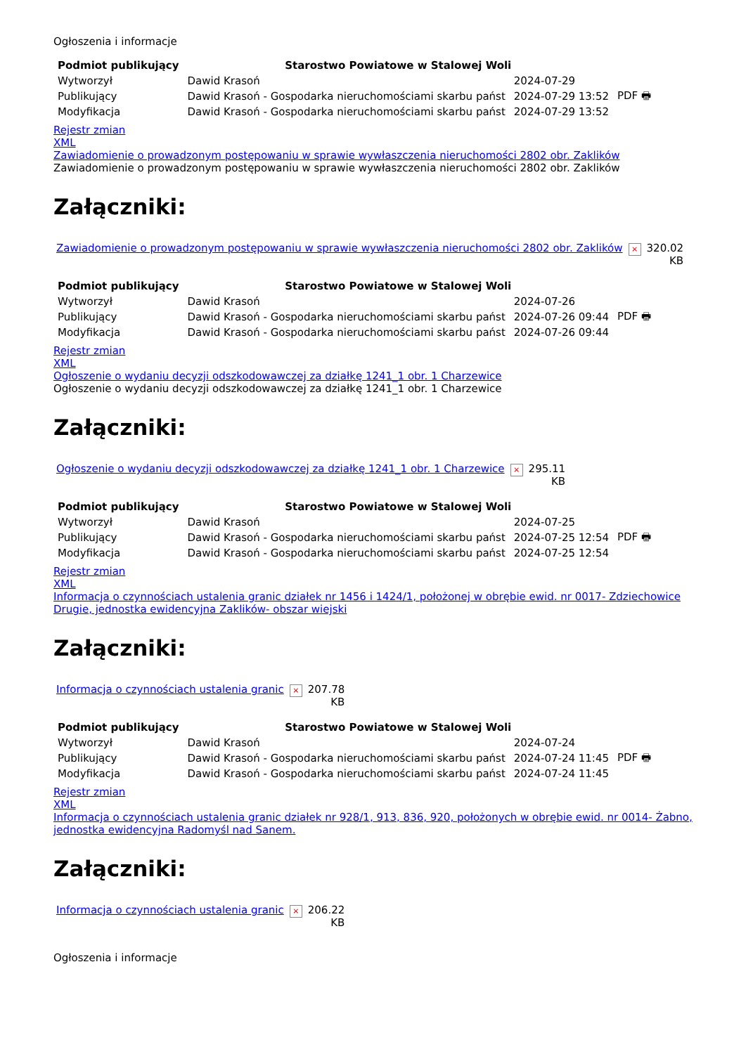Ogłoszenia i informacje
| Podmiot publikujący | Starostwo Powiatowe w Stalowej Woli | | |
| Wytworzył | Dawid Krasoń | 2024-07-29 | PDF 🖶 |
| Publikujący | Dawid Krasoń - Gospodarka nieruchomościami skarbu państ | 2024-07-29 13:52 | |
| Modyfikacja | Dawid Krasoń - Gospodarka nieruchomościami skarbu państ | 2024-07-29 13:52 | |
Rejestr zmian
XML
Zawiadomienie o prowadzonym postępowaniu w sprawie wywłaszczenia nieruchomości 2802 obr. Zaklików
Zawiadomienie o prowadzonym postępowaniu w sprawie wywłaszczenia nieruchomości 2802 obr. Zaklików
Załączniki:
| Zawiadomienie o prowadzonym postępowaniu w sprawie wywłaszczenia nieruchomości 2802 obr. Zaklików | × | 320.02 KB |
| Podmiot publikujący | Starostwo Powiatowe w Stalowej Woli | | |
| Wytworzył | Dawid Krasoń | 2024-07-26 | PDF 🖶 |
| Publikujący | Dawid Krasoń - Gospodarka nieruchomościami skarbu państ | 2024-07-26 09:44 | |
| Modyfikacja | Dawid Krasoń - Gospodarka nieruchomościami skarbu państ | 2024-07-26 09:44 | |
Rejestr zmian
XML
Ogłoszenie o wydaniu decyzji odszkodowawczej za działkę 1241_1 obr. 1 Charzewice
Ogłoszenie o wydaniu decyzji odszkodowawczej za działkę 1241_1 obr. 1 Charzewice
Załączniki:
| Ogłoszenie o wydaniu decyzji odszkodowawczej za działkę 1241_1 obr. 1 Charzewice | × | 295.11 KB |
| Podmiot publikujący | Starostwo Powiatowe w Stalowej Woli | | |
| Wytworzył | Dawid Krasoń | 2024-07-25 | PDF 🖶 |
| Publikujący | Dawid Krasoń - Gospodarka nieruchomościami skarbu państ | 2024-07-25 12:54 | |
| Modyfikacja | Dawid Krasoń - Gospodarka nieruchomościami skarbu państ | 2024-07-25 12:54 | |
Rejestr zmian
XML
Informacja o czynnościach ustalenia granic działek nr 1456 i 1424/1, położonej w obrębie ewid. nr 0017- Zdziechowice Drugie, jednostka ewidencyjna Zaklików- obszar wiejski
Załączniki:
| Informacja o czynnościach ustalenia granic | × | 207.78 KB |
| Podmiot publikujący | Starostwo Powiatowe w Stalowej Woli | | |
| Wytworzył | Dawid Krasoń | 2024-07-24 | PDF 🖶 |
| Publikujący | Dawid Krasoń - Gospodarka nieruchomościami skarbu państ | 2024-07-24 11:45 | |
| Modyfikacja | Dawid Krasoń - Gospodarka nieruchomościami skarbu państ | 2024-07-24 11:45 | |
Rejestr zmian
XML
Informacja o czynnościach ustalenia granic działek nr 928/1, 913, 836, 920, położonych w obrębie ewid. nr 0014- Żabno, jednostka ewidencyjna Radomyśl nad Sanem.
Załączniki:
| Informacja o czynnościach ustalenia granic | × | 206.22 KB |
Ogłoszenia i informacje